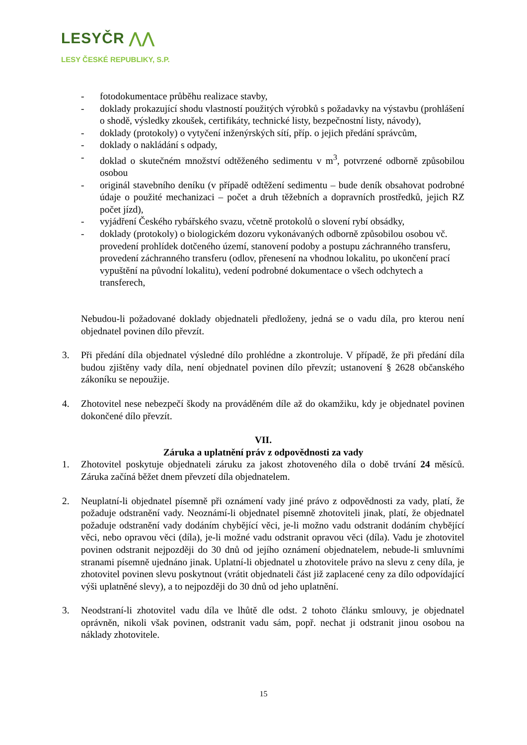LESYČR ⋀⋀
LESY ČESKÉ REPUBLIKY, S.P.
- fotodokumentace průběhu realizace stavby,
- doklady prokazující shodu vlastností použitých výrobků s požadavky na výstavbu (prohlášení o shodě, výsledky zkoušek, certifikáty, technické listy, bezpečnostní listy, návody),
- doklady (protokoly) o vytyčení inženýrských sítí, příp. o jejich předání správcům,
- doklady o nakládání s odpady,
- doklad o skutečném množství odtěženého sedimentu v m<sup>3</sup>, potvrzené odborně způsobilou osobou
- originál stavebního deníku (v případě odtěžení sedimentu – bude deník obsahovat podrobné údaje o použité mechanizaci – počet a druh těžebních a dopravních prostředků, jejich RZ počet jízd),
- vyjádření Českého rybářského svazu, včetně protokolů o slovení rybí obsádky,
- doklady (protokoly) o biologickém dozoru vykonávaných odborně způsobilou osobou vč. provedení prohlídek dotčeného území, stanovení podoby a postupu záchranného transferu, provedení záchranného transferu (odlov, přenesení na vhodnou lokalitu, po ukončení prací vypuštění na původní lokalitu), vedení podrobné dokumentace o všech odchytech a transferech,
Nebudou-li požadované doklady objednateli předloženy, jedná se o vadu díla, pro kterou není objednatel povinen dílo převzít.
3. Při předání díla objednatel výsledné dílo prohlédne a zkontroluje. V případě, že při předání díla budou zjištěny vady díla, není objednatel povinen dílo převzít; ustanovení § 2628 občanského zákoníku se nepoužije.
4. Zhotovitel nese nebezpečí škody na prováděném díle až do okamžiku, kdy je objednatel povinen dokončené dílo převzít.
VII.
Záruka a uplatnění práv z odpovědnosti za vady
1. Zhotovitel poskytuje objednateli záruku za jakost zhotoveného díla o době trvání 24 měsíců. Záruka začíná běžet dnem převzetí díla objednatelem.
2. Neuplatní-li objednatel písemně při oznámení vady jiné právo z odpovědnosti za vady, platí, že požaduje odstranění vady. Neoznámí-li objednatel písemně zhotoviteli jinak, platí, že objednatel požaduje odstranění vady dodáním chybějící věci, je-li možno vadu odstranit dodáním chybějící věci, nebo opravou věci (díla), je-li možné vadu odstranit opravou věci (díla). Vadu je zhotovitel povinen odstranit nejpozději do 30 dnů od jejího oznámení objednatelem, nebude-li smluvními stranami písemně ujednáno jinak. Uplatní-li objednatel u zhotovitele právo na slevu z ceny díla, je zhotovitel povinen slevu poskytnout (vrátit objednateli část již zaplacené ceny za dílo odpovídající výši uplatněné slevy), a to nejpozději do 30 dnů od jeho uplatnění.
3. Neodstraní-li zhotovitel vadu díla ve lhůtě dle odst. 2 tohoto článku smlouvy, je objednatel oprávněn, nikoli však povinen, odstranit vadu sám, popř. nechat ji odstranit jinou osobou na náklady zhotovitele.
15